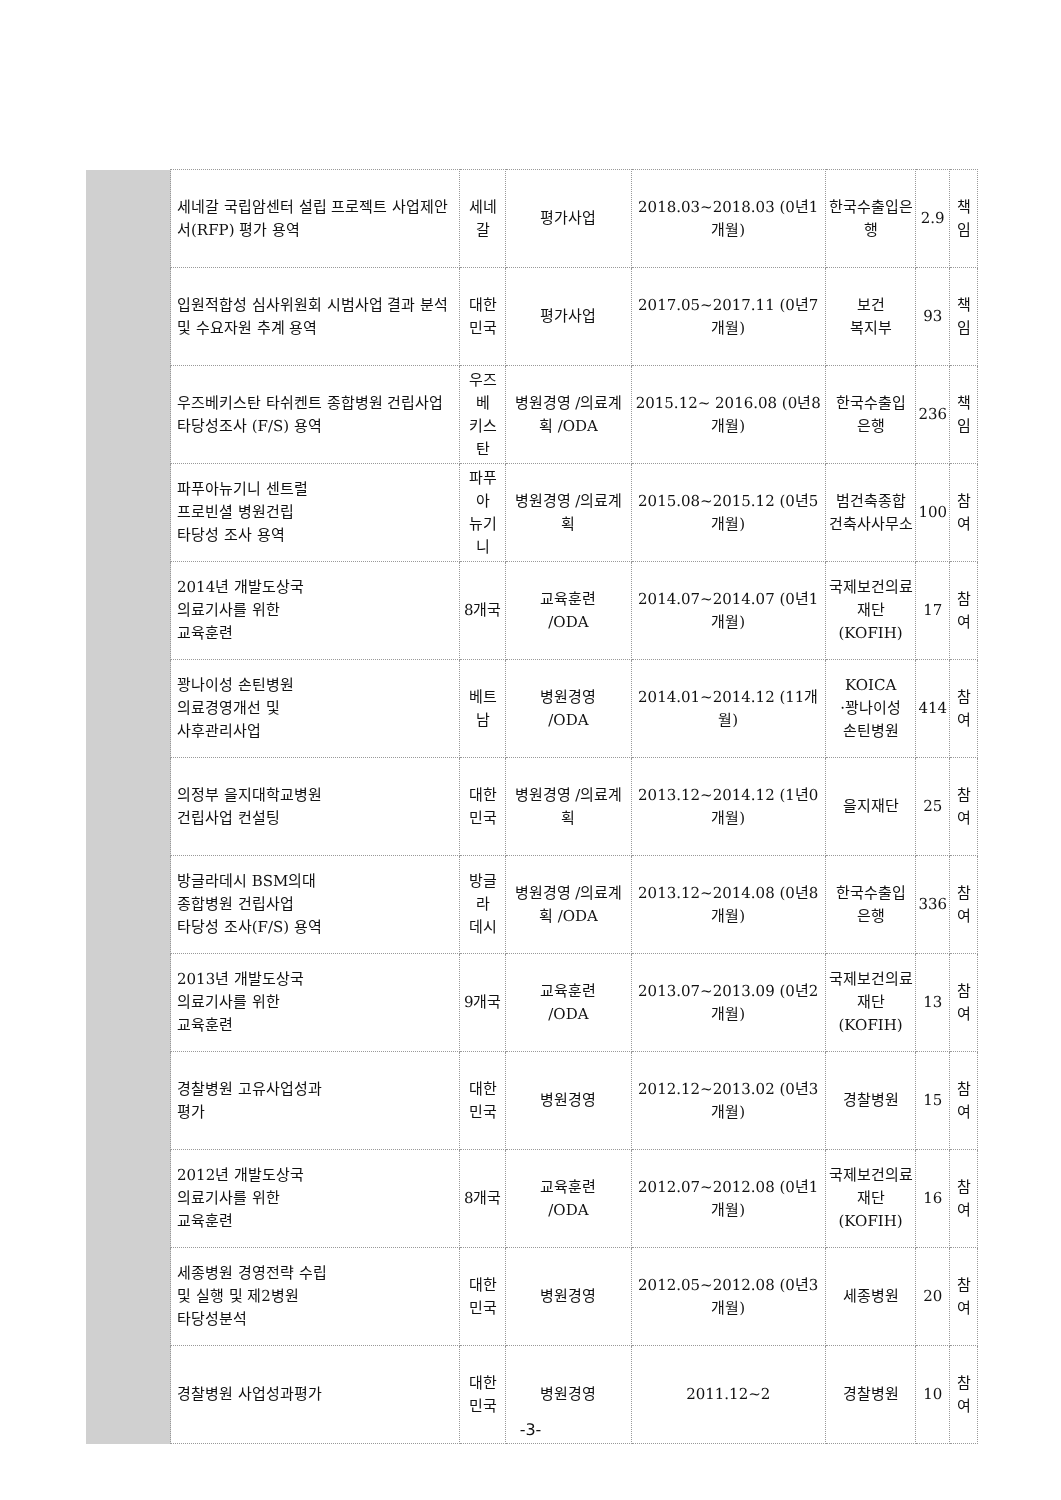| | 세네갈 국립암센터 설립 프로젝트 사업제안서(RFP) 평가 용역 | 세네갈 | 평가사업 | 2018.03~2018.03 (0년1개월) | 한국수출입은행 | 2.9 | 책임 |
| | 입원적합성 심사위원회 시범사업 결과 분석 및 수요자원 추계 용역 | 대한민국 | 평가사업 | 2017.05~2017.11 (0년7개월) | 보건 복지부 | 93 | 책임 |
| | 우즈베키스탄 타쉬켄트 종합병원 건립사업 타당성조사 (F/S) 용역 | 우즈베 키스탄 | 병원경영 /의료계획 /ODA | 2015.12~ 2016.08 (0년8개월) | 한국수출입 은행 | 236 | 책임 |
| | 파푸아뉴기니 센트럴 프로빈셜 병원건립 타당성 조사 용역 | 파푸아 뉴기니 | 병원경영 /의료계획 | 2015.08~2015.12 (0년5개월) | 범건축종합 건축사사무소 | 100 | 참여 |
| | 2014년 개발도상국 의료기사를 위한 교육훈련 | 8개국 | 교육훈련 /ODA | 2014.07~2014.07 (0년1개월) | 국제보건의료 재단 (KOFIH) | 17 | 참여 |
| | 꽝나이성 손틴병원 의료경영개선 및 사후관리사업 | 베트남 | 병원경영 /ODA | 2014.01~2014.12 (11개월) | KOICA ·꽝나이성 손틴병원 | 414 | 참여 |
| | 의정부 을지대학교병원 건립사업 컨설팅 | 대한민국 | 병원경영 /의료계획 | 2013.12~2014.12 (1년0개월) | 을지재단 | 25 | 참여 |
| | 방글라데시 BSM의대 종합병원 건립사업 타당성 조사(F/S) 용역 | 방글라 데시 | 병원경영 /의료계획 /ODA | 2013.12~2014.08 (0년8개월) | 한국수출입 은행 | 336 | 참여 |
| | 2013년 개발도상국 의료기사를 위한 교육훈련 | 9개국 | 교육훈련 /ODA | 2013.07~2013.09 (0년2개월) | 국제보건의료 재단 (KOFIH) | 13 | 참여 |
| | 경찰병원 고유사업성과 평가 | 대한민국 | 병원경영 | 2012.12~2013.02 (0년3개월) | 경찰병원 | 15 | 참여 |
| | 2012년 개발도상국 의료기사를 위한 교육훈련 | 8개국 | 교육훈련 /ODA | 2012.07~2012.08 (0년1개월) | 국제보건의료 재단 (KOFIH) | 16 | 참여 |
| | 세종병원 경영전략 수립 및 실행 및 제2병원 타당성분석 | 대한민국 | 병원경영 | 2012.05~2012.08 (0년3개월) | 세종병원 | 20 | 참여 |
| | 경찰병원 사업성과평가 | 대한민국 | 병원경영 | 2011.12~2 | 경찰병원 | 10 | 참여 |
-3-